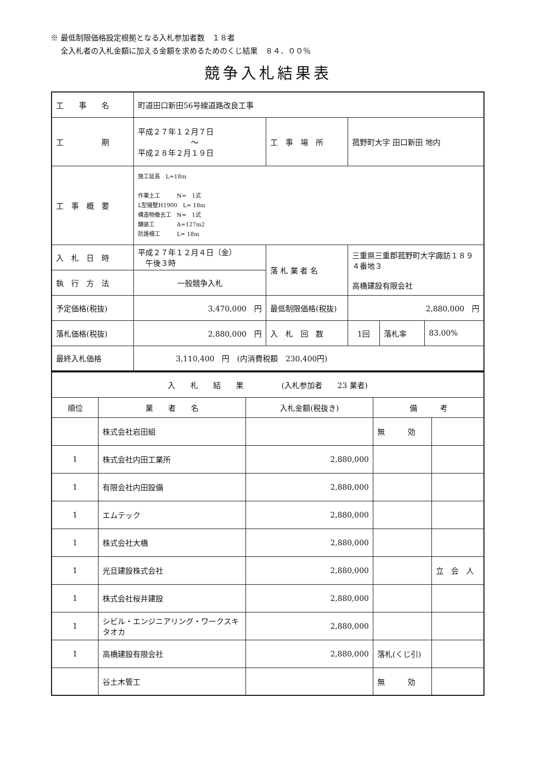※ 最低制限価格設定根拠となる入札参加者数　１８者
　 全入札者の入札金額に加える金額を求めるためのくじ結果　８４．００％
競争入札結果表
| 工 事 名 | 町道田口新田56号線道路改良工事 | | | | |
| 工 期 | 平成２７年１２月７日 ～ 平成２８年２月１９日 | 工 事 場 所 | 菰野町大字 田口新田 地内 | | |
| 工 事 概 要 | 施工延長 L=18m 作業土工 N= 1式 L型擁壁H1900 L= 18m 構造物撤去工 N= 1式 舗装工 A=127m2 防護柵工 L= 18m | | | | |
| 入 札 日 時 | 平成２７年１２月４日（金） 午後３時 | 落 札 業 者 名 | 三重県三重郡菰野町大字諏訪１８９４番地３ 高橋建設有限会社 | | |
| 執 行 方 法 | 一般競争入札 | | | | |
| 予定価格(税抜) | 3,470,000 円 | 最低制限価格(税抜) | 2,880,000 円 | | |
| 落札価格(税抜) | 2,880,000 円 | 入 札 回 数 | 1回 | 落札率 | 83.00% |
| 最終入札価格 | 3,110,400 円 (内消費税額 230,400円) | | | | |
| 入 札 結 果 (入札参加者 23 業者) | | | | |
| 順位 | 業 者 名 | 入札金額(税抜き) | 備 考 | |
| | 株式会社岩田組 | | 無 効 | |
| 1 | 株式会社内田工業所 | 2,880,000 | | |
| 1 | 有限会社内田設備 | 2,880,000 | | |
| 1 | エムテック | 2,880,000 | | |
| 1 | 株式会社大橋 | 2,880,000 | | |
| 1 | 光旦建設株式会社 | 2,880,000 | | 立 会 人 |
| 1 | 株式会社桜井建設 | 2,880,000 | | |
| 1 | シビル・エンジニアリング・ワークスキタオカ | 2,880,000 | | |
| 1 | 高橋建設有限会社 | 2,880,000 | 落札(くじ引) | |
| | 谷土木管工 | | 無 効 | |